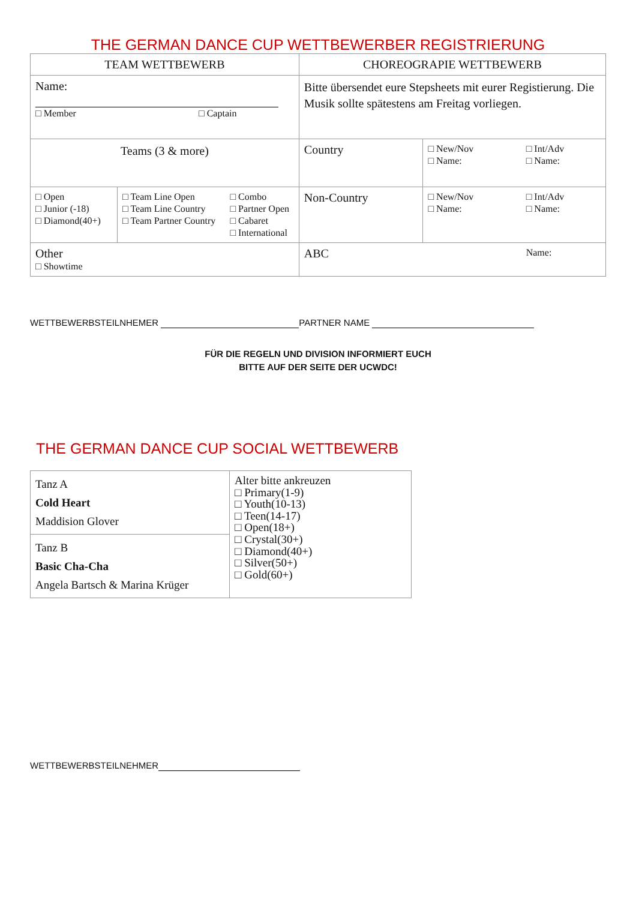THE GERMAN DANCE CUP WETTBEWERBER REGISTRIERUNG
| TEAM WETTBEWERB | | | CHOREOGRAPIE WETTBEWERB | | |
| --- | --- | --- | --- | --- | --- |
| Name: □ Member □ Captain | | | Bitte übersendet eure Stepsheets mit eurer Registierung. Die Musik sollte spätestens am Freitag vorliegen. | | |
| Teams (3 & more) | | | Country | □ New/Nov □ Name: | □ Int/Adv □ Name: |
| □ Open □ Junior (-18) □ Diamond(40+) | □ Team Line Open □ Team Line Country □ Team Partner Country | □ Combo □ Partner Open □ Cabaret □ International | Non-Country | □ New/Nov □ Name: | □ Int/Adv □ Name: |
| Other □ Showtime | | | ABC | | Name: |
WETTBEWERBSTEILNHEMER PARTNER NAME
FÜR DIE REGELN UND DIVISION INFORMIERT EUCH
BITTE AUF DER SEITE DER UCWDC!
THE GERMAN DANCE CUP SOCIAL WETTBEWERB
| Tanz A Cold Heart Maddision Glover | Alter bitte ankreuzen □ Primary(1-9) □ Youth(10-13) □ Teen(14-17) □ Open(18+) □ Crystal(30+) □ Diamond(40+) □ Silver(50+) □ Gold(60+) |
| Tanz B Basic Cha-Cha Angela Bartsch & Marina Krüger | |
WETTBEWERBSTEILNEHMER